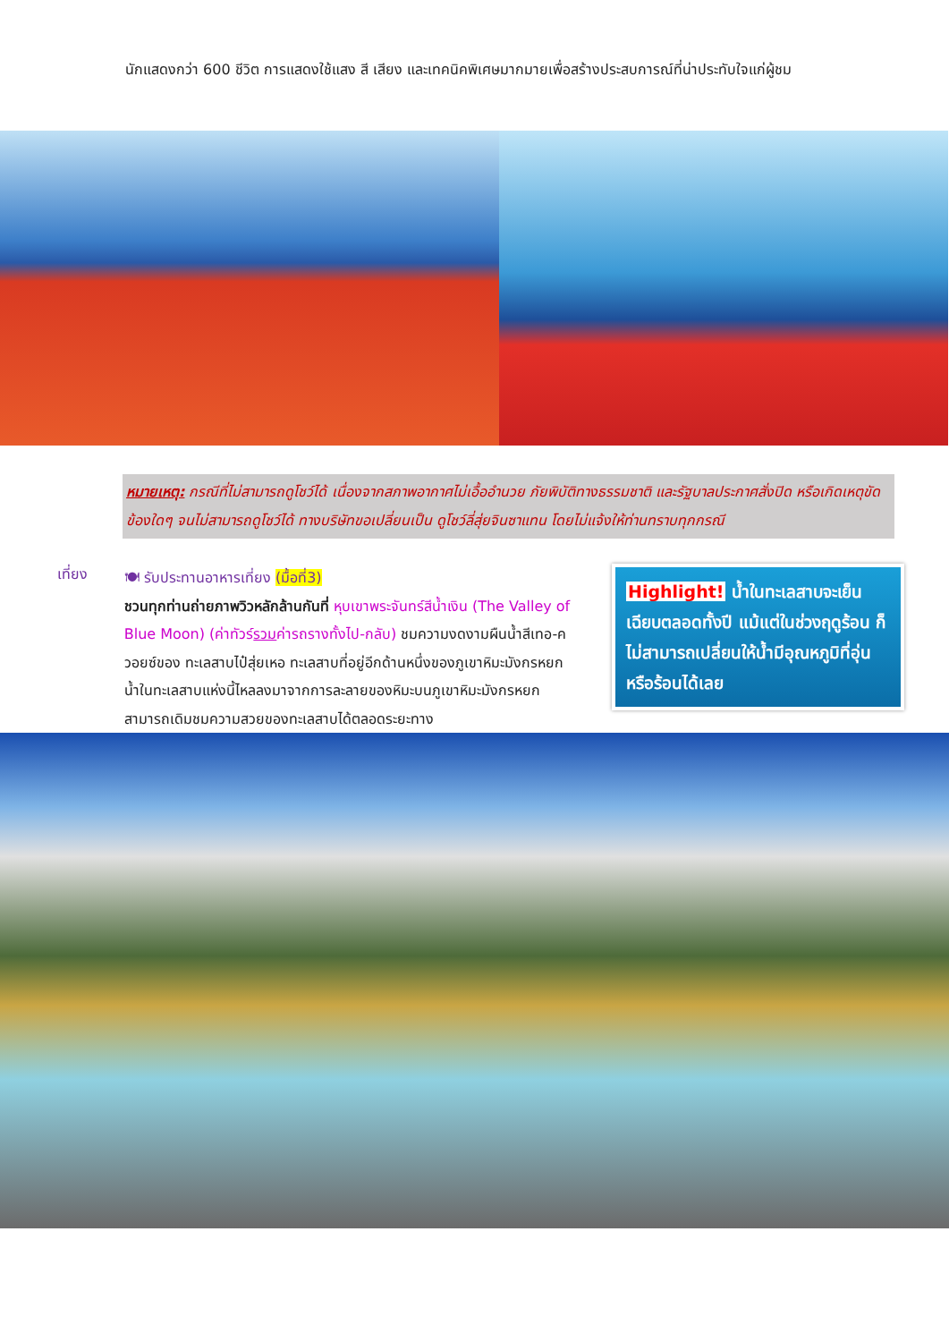นักแสดงกว่า 600 ชีวิต การแสดงใช้แสง สี เสียง และเทคนิคพิเศษมากมายเพื่อสร้างประสบการณ์ที่น่าประทับใจแก่ผู้ชม
หมายเหตุ: กรณีที่ไม่สามารถดูโชว์ได้ เนื่องจากสภาพอากาศไม่เอื้ออำนวย ภัยพิบัติทางธรรมชาติ และรัฐบาลประกาศสั่งปิด หรือเกิดเหตุขัดข้องใดๆ จนไม่สามารถดูโชว์ได้ ทางบริษัทขอเปลี่ยนเป็น ดูโชว์ลี่สุ่ยจินซาแทน โดยไม่แจ้งให้ท่านทราบทุกกรณี
เที่ยง
🍽 รับประทานอาหารเที่ยง (มื้อที่3)
ชวนทุกท่านถ่ายภาพวิวหลักล้านกันที่ หุบเขาพระจันทร์สีน้ำเงิน (The Valley of Blue Moon) (ค่าทัวร์รวมค่ารถรางทั้งไป-กลับ) ชมความงดงามผืนน้ำสีเทอ-ควอยซ์ของ ทะเลสาบไป๋สุ่ยเหอ ทะเลสาบที่อยู่อีกด้านหนึ่งของภูเขาหิมะมังกรหยก น้ำในทะเลสาบแห่งนี้ไหลลงมาจากการละลายของหิมะบนภูเขาหิมะมังกรหยก สามารถเดิมชมความสวยของทะเลสาบได้ตลอดระยะทาง
Highlight! น้ำในทะเลสาบจะเย็นเฉียบตลอดทั้งปี แม้แต่ในช่วงฤดูร้อน ก็ไม่สามารถเปลี่ยนให้น้ำมีอุณหภูมิที่อุ่นหรือร้อนได้เลย